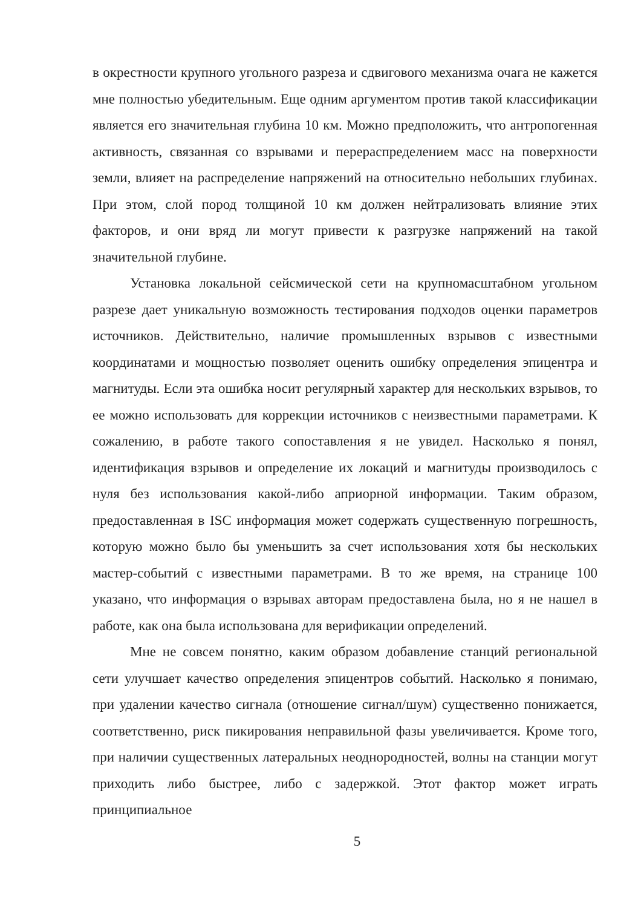в окрестности крупного угольного разреза и сдвигового механизма очага не кажется мне полностью убедительным. Еще одним аргументом против такой классификации является его значительная глубина 10 км. Можно предположить, что антропогенная активность, связанная со взрывами и перераспределением масс на поверхности земли, влияет на распределение напряжений на относительно небольших глубинах. При этом, слой пород толщиной 10 км должен нейтрализовать влияние этих факторов, и они вряд ли могут привести к разгрузке напряжений на такой значительной глубине.
Установка локальной сейсмической сети на крупномасштабном угольном разрезе дает уникальную возможность тестирования подходов оценки параметров источников. Действительно, наличие промышленных взрывов с известными координатами и мощностью позволяет оценить ошибку определения эпицентра и магнитуды. Если эта ошибка носит регулярный характер для нескольких взрывов, то ее можно использовать для коррекции источников с неизвестными параметрами. К сожалению, в работе такого сопоставления я не увидел. Насколько я понял, идентификация взрывов и определение их локаций и магнитуды производилось с нуля без использования какой-либо априорной информации. Таким образом, предоставленная в ISC информация может содержать существенную погрешность, которую можно было бы уменьшить за счет использования хотя бы нескольких мастер-событий с известными параметрами. В то же время, на странице 100 указано, что информация о взрывах авторам предоставлена была, но я не нашел в работе, как она была использована для верификации определений.
Мне не совсем понятно, каким образом добавление станций региональной сети улучшает качество определения эпицентров событий. Насколько я понимаю, при удалении качество сигнала (отношение сигнал/шум) существенно понижается, соответственно, риск пикирования неправильной фазы увеличивается. Кроме того, при наличии существенных латеральных неоднородностей, волны на станции могут приходить либо быстрее, либо с задержкой. Этот фактор может играть принципиальное
5